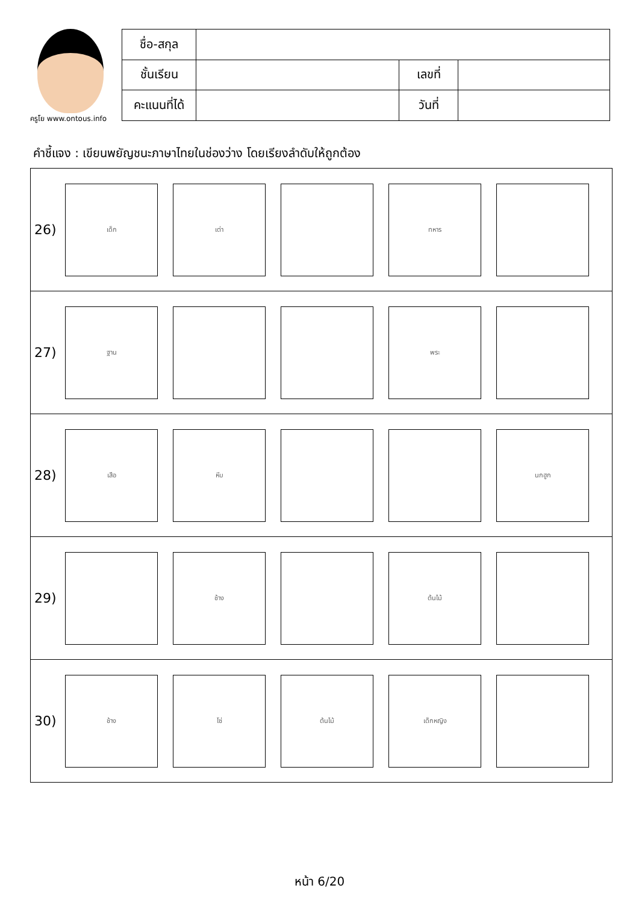ครูโย www.ontous.info
| ชื่อ-สกุล | | | |
| ชั้นเรียน | | เลขที่ | |
| คะแนนที่ได้ | | วันที่ | |
คำชี้แจง : เขียนพยัญชนะภาษาไทยในช่องว่าง โดยเรียงลำดับให้ถูกต้อง
26)
เด็ก เต่า ทหาร
27)
ฐาน พระ
28)
เสือ หีบ นกฮูก
29)
ช้าง ต้นไม้
30)
ช้าง โซ่ ต้นไม้ เด็กหญิง
หน้า 6/20